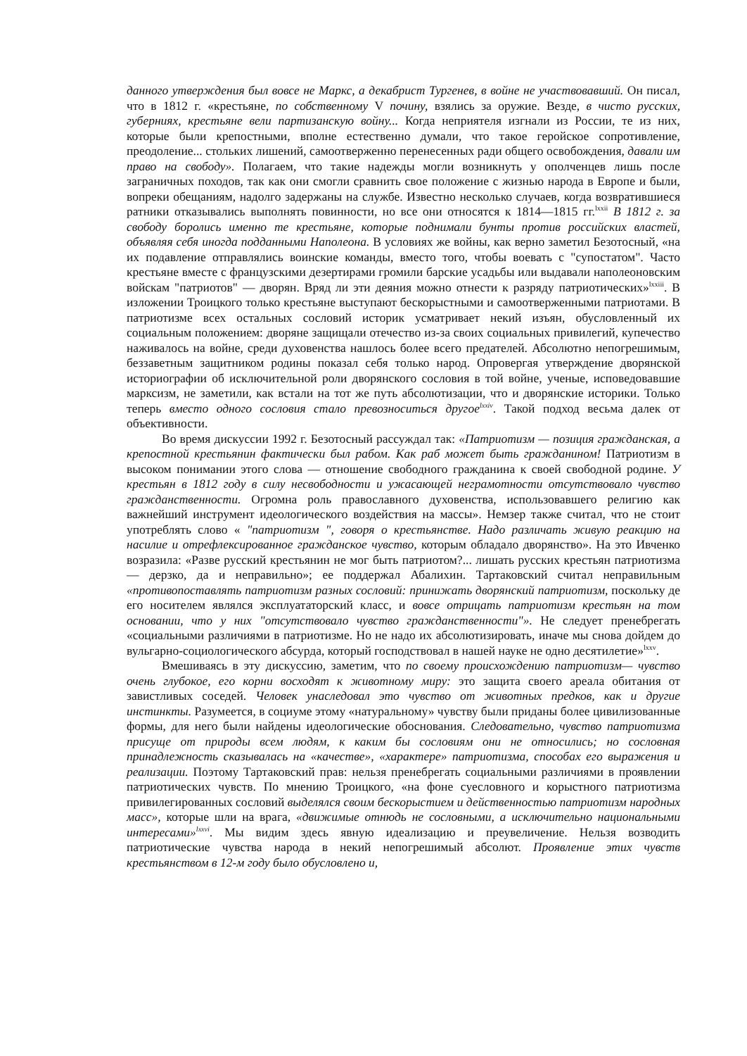данного утверждения был вовсе не Маркс, а декабрист Тургенев, в войне не участвовавший. Он писал, что в 1812 г. «крестьяне, по собственному V почину, взялись за оружие. Везде, в чисто русских, губерниях, крестьяне вели партизанскую войну... Когда неприятеля изгнали из России, те из них, которые были крепостными, вполне естественно думали, что такое геройское сопротивление, преодоление... стольких лишений, самоотверженно перенесенных ради общего освобождения, давали им право на свободу». Полагаем, что такие надежды могли возникнуть у ополченцев лишь после заграничных походов, так как они смогли сравнить свое положение с жизнью народа в Европе и были, вопреки обещаниям, надолго задержаны на службе. Известно несколько случаев, когда возвратившиеся ратники отказывались выполнять повинности, но все они относятся к 1814—1815 гг.<sup>lxxii</sup> В 1812 г. за свободу боролись именно те крестьяне, которые поднимали бунты против российских властей, объявляя себя иногда подданными Наполеона. В условиях же войны, как верно заметил Безотосный, «на их подавление отправлялись воинские команды, вместо того, чтобы воевать с "супостатом". Часто крестьяне вместе с французскими дезертирами громили барские усадьбы или выдавали наполеоновским войскам "патриотов" — дворян. Вряд ли эти деяния можно отнести к разряду патриотических»<sup>lxxiii</sup>. В изложении Троицкого только крестьяне выступают бескорыстными и самоотверженными патриотами. В патриотизме всех остальных сословий историк усматривает некий изъян, обусловленный их социальным положением: дворяне защищали отечество из-за своих социальных привилегий, купечество наживалось на войне, среди духовенства нашлось более всего предателей. Абсолютно непогрешимым, беззаветным защитником родины показал себя только народ. Опровергая утверждение дворянской историографии об исключительной роли дворянского сословия в той войне, ученые, исповедовавшие марксизм, не заметили, как встали на тот же путь абсолютизации, что и дворянские историки. Только теперь вместо одного сословия стало превозноситься другое<sup>lxxiv</sup>. Такой подход весьма далек от объективности.
Во время дискуссии 1992 г. Безотосный рассуждал так: «Патриотизм — позиция гражданская, а крепостной крестьянин фактически был рабом. Как раб может быть гражданином! Патриотизм в высоком понимании этого слова — отношение свободного гражданина к своей свободной родине. У крестьян в 1812 году в силу несвободности и ужасающей неграмотности отсутствовало чувство гражданственности. Огромна роль православного духовенства, использовавшего религию как важнейший инструмент идеологического воздействия на массы». Немзер также считал, что не стоит употреблять слово « "патриотизм ", говоря о крестьянстве. Надо различать живую реакцию на насилие и отрефлексированное гражданское чувство, которым обладало дворянство». На это Ивченко возразила: «Разве русский крестьянин не мог быть патриотом?... лишать русских крестьян патриотизма— дерзко, да и неправильно»; ее поддержал Абалихин. Тартаковский считал неправильным «противопоставлять патриотизм разных сословий: принижать дворянский патриотизм, поскольку де его носителем являлся эксплуататорский класс, и вовсе отрицать патриотизм крестьян на том основании, что у них "отсутствовало чувство гражданственности"». Не следует пренебрегать «социальными различиями в патриотизме. Но не надо их абсолютизировать, иначе мы снова дойдем до вульгарно-социологического абсурда, который господствовал в нашей науке не одно десятилетие»<sup>lxxv</sup>.
Вмешиваясь в эту дискуссию, заметим, что по своему происхождению патриотизм— чувство очень глубокое, его корни восходят к животному миру: это защита своего ареала обитания от завистливых соседей. Человек унаследовал это чувство от животных предков, как и другие инстинкты. Разумеется, в социуме этому «натуральному» чувству были приданы более цивилизованные формы, для него были найдены идеологические обоснования. Следовательно, чувство патриотизма присуще от природы всем людям, к каким бы сословиям они не относились; но сословная принадлежность сказывалась на «качестве», «характере» патриотизма, способах его выражения и реализации. Поэтому Тартаковский прав: нельзя пренебрегать социальными различиями в проявлении патриотических чувств. По мнению Троицкого, «на фоне суесловного и корыстного патриотизма привилегированных сословий выделялся своим бескорыстием и действенностью патриотизм народных масс», которые шли на врага, «движимые отнюдь не сословными, а исключительно национальными интересами»<sup>lxxvi</sup>. Мы видим здесь явную идеализацию и преувеличение. Нельзя возводить патриотические чувства народа в некий непогрешимый абсолют. Проявление этих чувств крестьянством в 12-м году было обусловлено и,